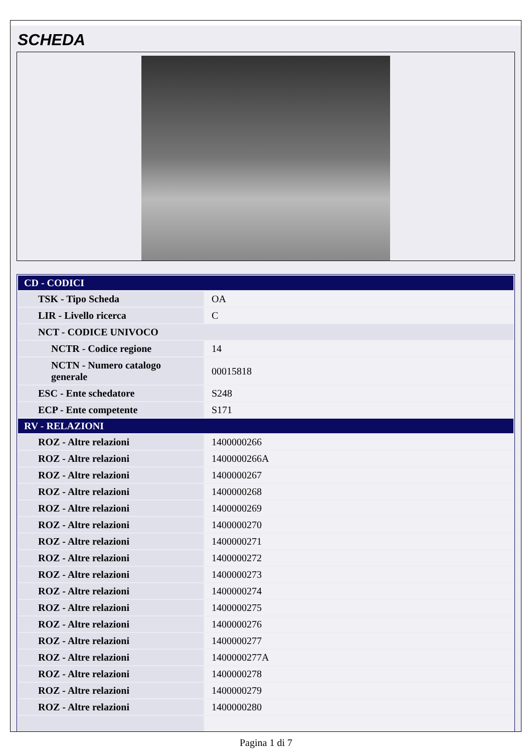SCHEDA
| CD - CODICI | |
| --- | --- |
| TSK - Tipo Scheda | OA |
| LIR - Livello ricerca | C |
| NCT - CODICE UNIVOCO | |
| NCTR - Codice regione | 14 |
| NCTN - Numero catalogo generale | 00015818 |
| ESC - Ente schedatore | S248 |
| ECP - Ente competente | S171 |
| RV - RELAZIONI | |
| ROZ - Altre relazioni | 1400000266 |
| ROZ - Altre relazioni | 1400000266A |
| ROZ - Altre relazioni | 1400000267 |
| ROZ - Altre relazioni | 1400000268 |
| ROZ - Altre relazioni | 1400000269 |
| ROZ - Altre relazioni | 1400000270 |
| ROZ - Altre relazioni | 1400000271 |
| ROZ - Altre relazioni | 1400000272 |
| ROZ - Altre relazioni | 1400000273 |
| ROZ - Altre relazioni | 1400000274 |
| ROZ - Altre relazioni | 1400000275 |
| ROZ - Altre relazioni | 1400000276 |
| ROZ - Altre relazioni | 1400000277 |
| ROZ - Altre relazioni | 1400000277A |
| ROZ - Altre relazioni | 1400000278 |
| ROZ - Altre relazioni | 1400000279 |
| ROZ - Altre relazioni | 1400000280 |
Pagina 1 di 7